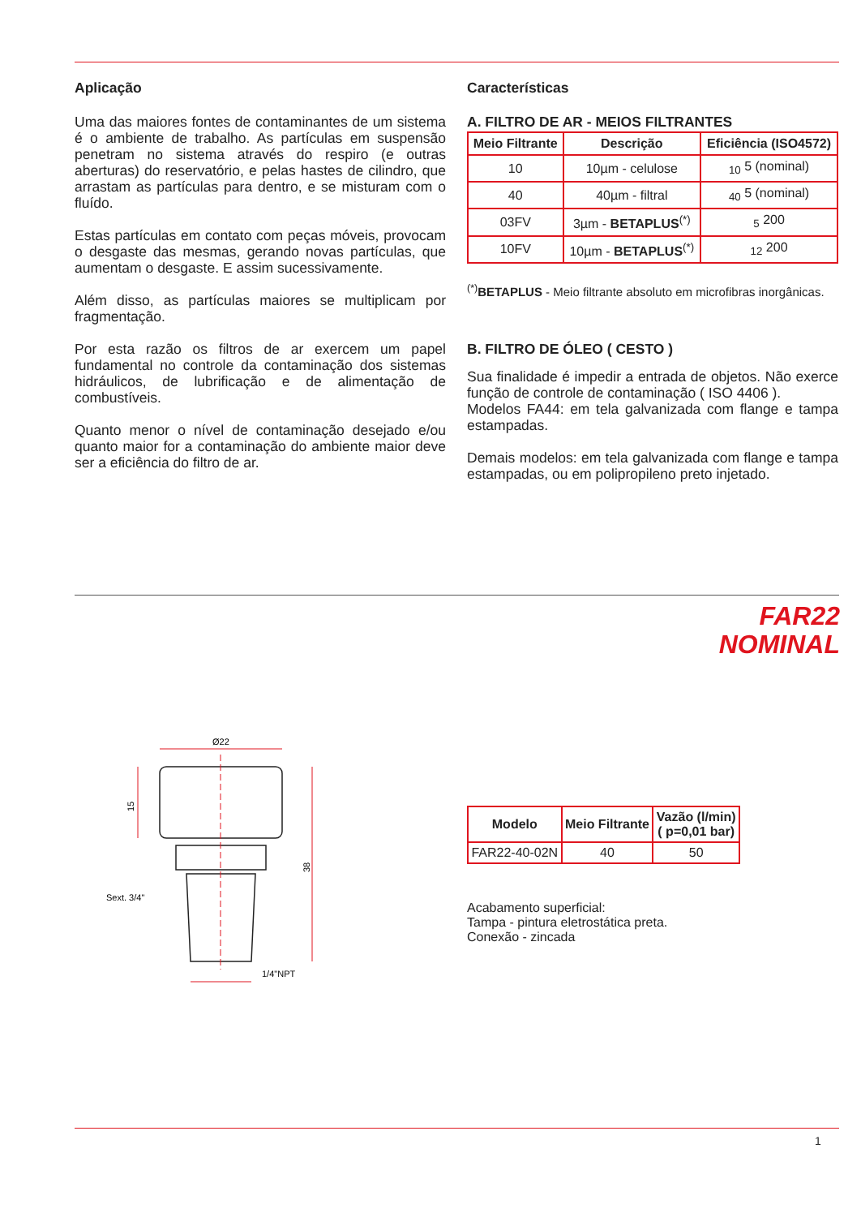Aplicação
Uma das maiores fontes de contaminantes de um sistema é o ambiente de trabalho. As partículas em suspensão penetram no sistema através do respiro (e outras aberturas) do reservatório, e pelas hastes de cilindro, que arrastam as partículas para dentro, e se misturam com o fluído.
Estas partículas em contato com peças móveis, provocam o desgaste das mesmas, gerando novas partículas, que aumentam o desgaste. E assim sucessivamente.
Além disso, as partículas maiores se multiplicam por fragmentação.
Por esta razão os filtros de ar exercem um papel fundamental no controle da contaminação dos sistemas hidráulicos, de lubrificação e de alimentação de combustíveis.
Quanto menor o nível de contaminação desejado e/ou quanto maior for a contaminação do ambiente maior deve ser a eficiência do filtro de ar.
Características
A. FILTRO DE AR - MEIOS FILTRANTES
| Meio Filtrante | Descrição | Eficiência (ISO4572) |
| --- | --- | --- |
| 10 | 10µm - celulose | <sub>10</sub> 5 (nominal) |
| 40 | 40µm - filtral | <sub>40</sub> 5 (nominal) |
| 03FV | 3µm - BETAPLUS<sup>(*)</sup> | <sub>5</sub> 200 |
| 10FV | 10µm - BETAPLUS<sup>(*)</sup> | <sub>12</sub> 200 |
<sup>(*)</sup> BETAPLUS - Meio filtrante absoluto em microfibras inorgânicas.
B. FILTRO DE ÓLEO ( CESTO )
Sua finalidade é impedir a entrada de objetos. Não exerce função de controle de contaminação ( ISO 4406 ).
Modelos FA44: em tela galvanizada com flange e tampa estampadas.
Demais modelos: em tela galvanizada com flange e tampa estampadas, ou em polipropileno preto injetado.
FAR22
NOMINAL
Ø22
15
38
Sext. 3/4"
1/4"NPT
| Modelo | Meio Filtrante | Vazão (l/min) ( p=0,01 bar) |
| --- | --- | --- |
| FAR22-40-02N | 40 | 50 |
Acabamento superficial:
Tampa - pintura eletrostática preta.
Conexão - zincada
1